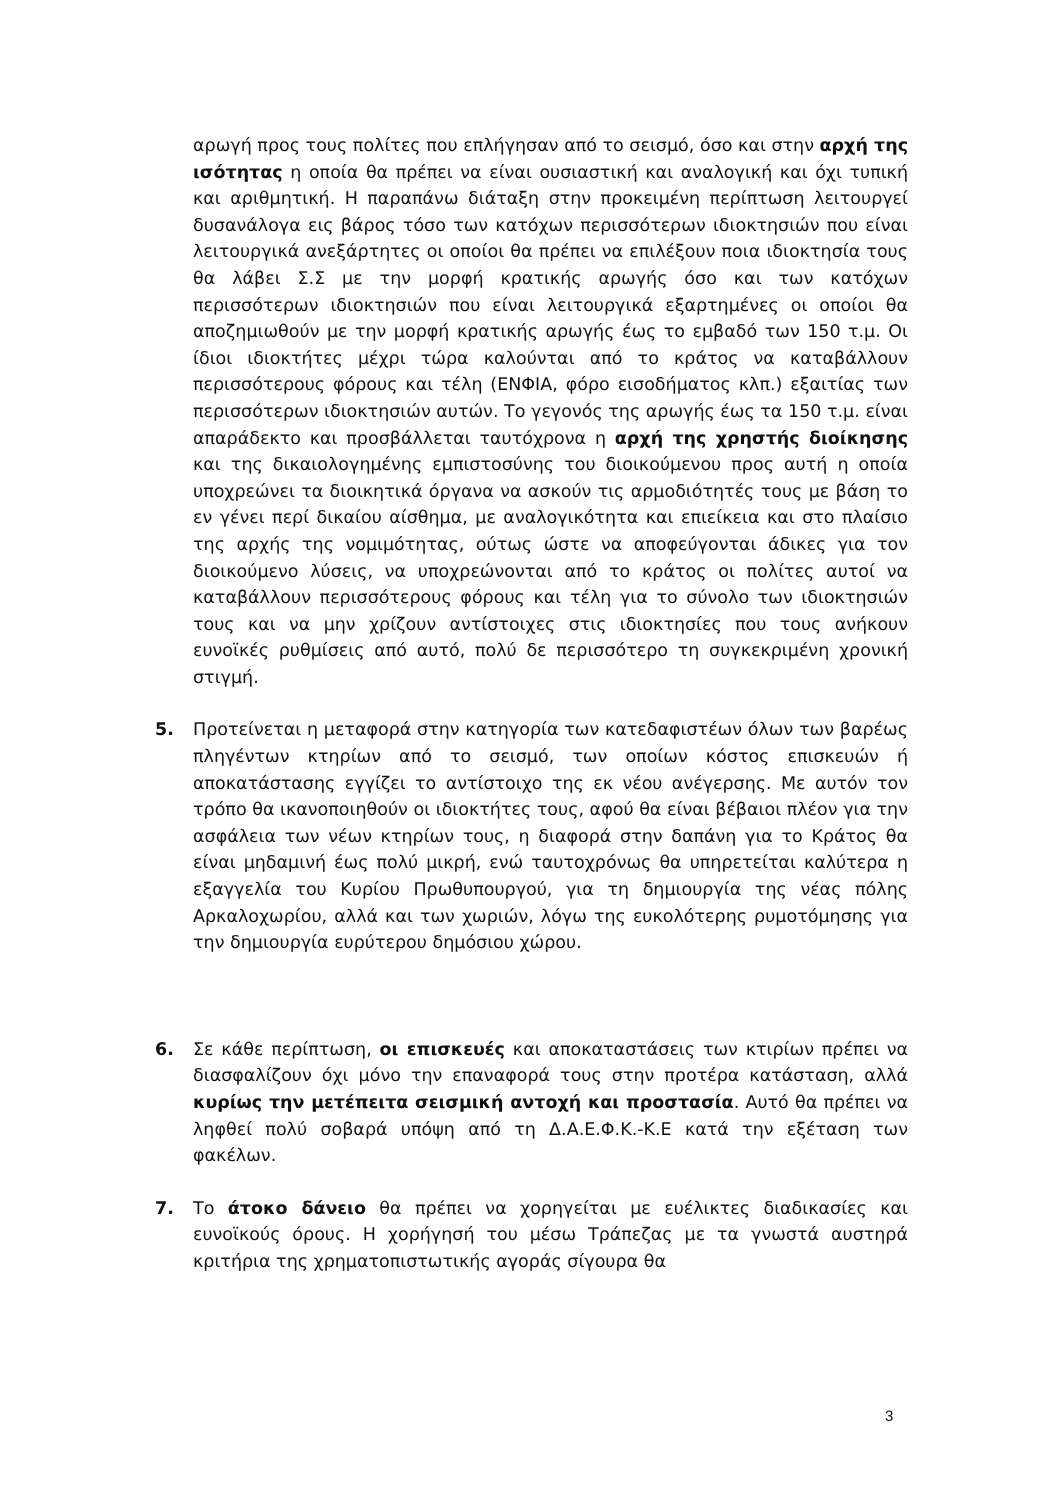αρωγή προς τους πολίτες που επλήγησαν από το σεισμό, όσο και στην αρχή της ισότητας η οποία θα πρέπει να είναι ουσιαστική και αναλογική και όχι τυπική και αριθμητική. Η παραπάνω διάταξη στην προκειμένη περίπτωση λειτουργεί δυσανάλογα εις βάρος τόσο των κατόχων περισσότερων ιδιοκτησιών που είναι λειτουργικά ανεξάρτητες οι οποίοι θα πρέπει να επιλέξουν ποια ιδιοκτησία τους θα λάβει Σ.Σ με την μορφή κρατικής αρωγής όσο και των κατόχων περισσότερων ιδιοκτησιών που είναι λειτουργικά εξαρτημένες οι οποίοι θα αποζημιωθούν με την μορφή κρατικής αρωγής έως το εμβαδό των 150 τ.μ. Οι ίδιοι ιδιοκτήτες μέχρι τώρα καλούνται από το κράτος να καταβάλλουν περισσότερους φόρους και τέλη (ΕΝΦΙΑ, φόρο εισοδήματος κλπ.) εξαιτίας των περισσότερων ιδιοκτησιών αυτών. Το γεγονός της αρωγής έως τα 150 τ.μ. είναι απαράδεκτο και προσβάλλεται ταυτόχρονα η αρχή της χρηστής διοίκησης και της δικαιολογημένης εμπιστοσύνης του διοικούμενου προς αυτή η οποία υποχρεώνει τα διοικητικά όργανα να ασκούν τις αρμοδιότητές τους με βάση το εν γένει περί δικαίου αίσθημα, με αναλογικότητα και επιείκεια και στο πλαίσιο της αρχής της νομιμότητας, ούτως ώστε να αποφεύγονται άδικες για τον διοικούμενο λύσεις, να υποχρεώνονται από το κράτος οι πολίτες αυτοί να καταβάλλουν περισσότερους φόρους και τέλη για το σύνολο των ιδιοκτησιών τους και να μην χρίζουν αντίστοιχες στις ιδιοκτησίες που τους ανήκουν ευνοϊκές ρυθμίσεις από αυτό, πολύ δε περισσότερο τη συγκεκριμένη χρονική στιγμή.
5. Προτείνεται η μεταφορά στην κατηγορία των κατεδαφιστέων όλων των βαρέως πληγέντων κτηρίων από το σεισμό, των οποίων κόστος επισκευών ή αποκατάστασης εγγίζει το αντίστοιχο της εκ νέου ανέγερσης. Με αυτόν τον τρόπο θα ικανοποιηθούν οι ιδιοκτήτες τους, αφού θα είναι βέβαιοι πλέον για την ασφάλεια των νέων κτηρίων τους, η διαφορά στην δαπάνη για το Κράτος θα είναι μηδαμινή έως πολύ μικρή, ενώ ταυτοχρόνως θα υπηρετείται καλύτερα η εξαγγελία του Κυρίου Πρωθυπουργού, για τη δημιουργία της νέας πόλης Αρκαλοχωρίου, αλλά και των χωριών, λόγω της ευκολότερης ρυμοτόμησης για την δημιουργία ευρύτερου δημόσιου χώρου.
6. Σε κάθε περίπτωση, οι επισκευές και αποκαταστάσεις των κτιρίων πρέπει να διασφαλίζουν όχι μόνο την επαναφορά τους στην προτέρα κατάσταση, αλλά κυρίως την μετέπειτα σεισμική αντοχή και προστασία. Αυτό θα πρέπει να ληφθεί πολύ σοβαρά υπόψη από τη Δ.Α.Ε.Φ.Κ.-Κ.Ε κατά την εξέταση των φακέλων.
7. Το άτοκο δάνειο θα πρέπει να χορηγείται με ευέλικτες διαδικασίες και ευνοϊκούς όρους. Η χορήγησή του μέσω Τράπεζας με τα γνωστά αυστηρά κριτήρια της χρηματοπιστωτικής αγοράς σίγουρα θα
3